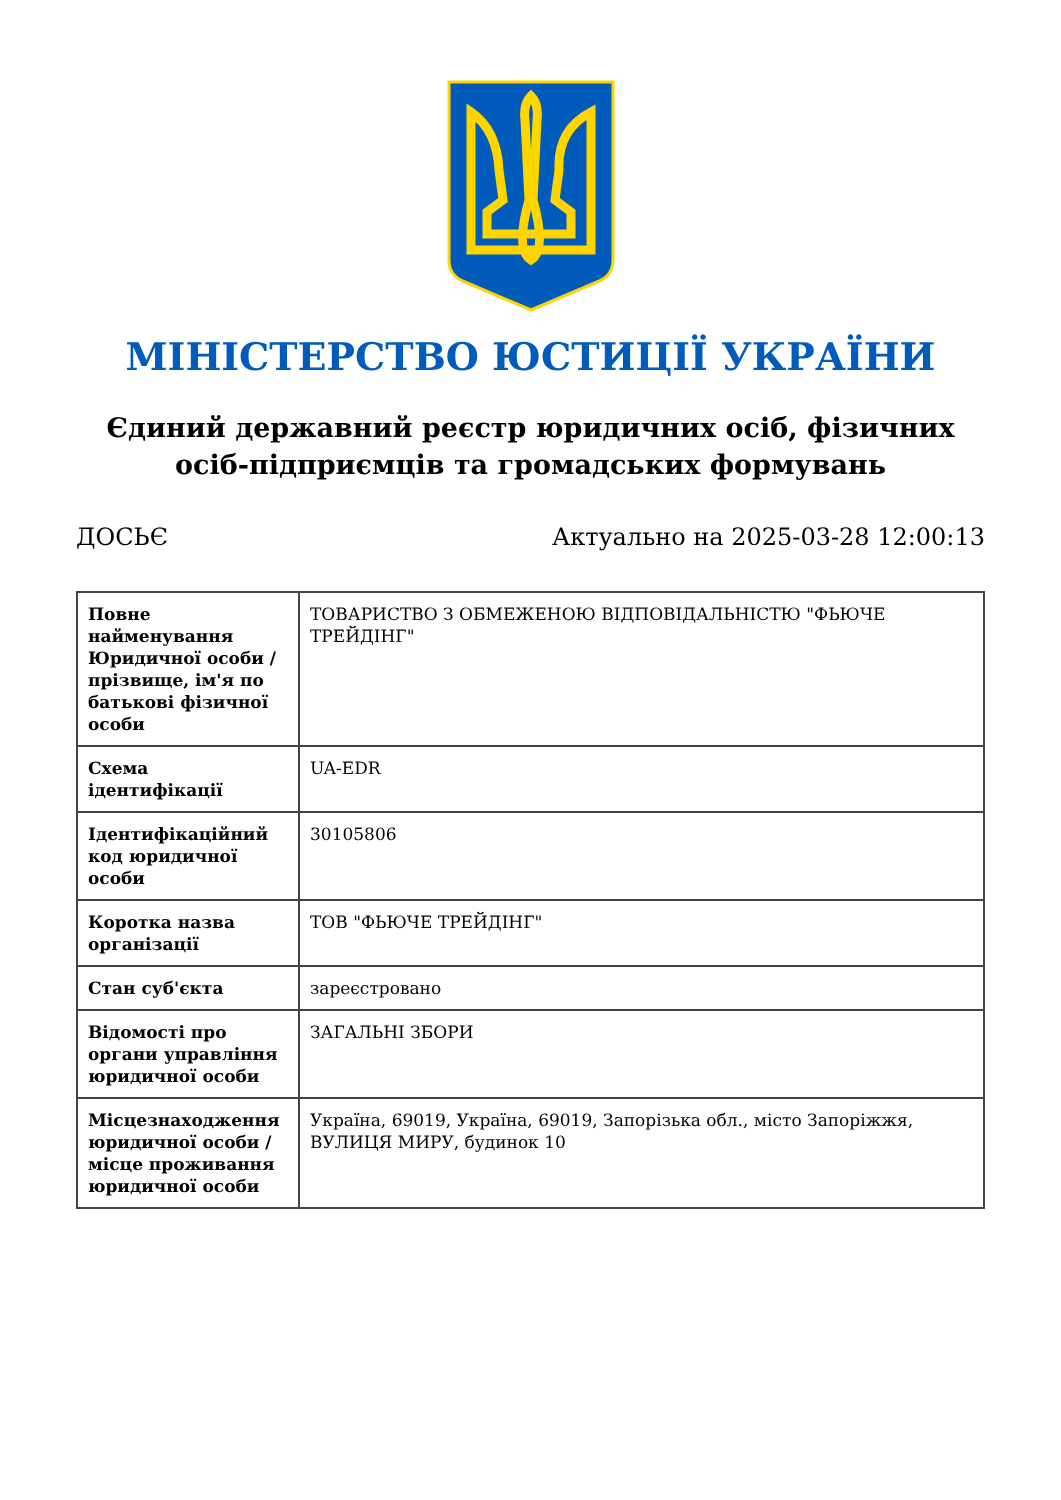МІНІСТЕРСТВО ЮСТИЦІЇ УКРАЇНИ
Єдиний державний реєстр юридичних осіб, фізичних осіб-підприємців та громадських формувань
ДОСЬЄ Актуально на 2025-03-28 12:00:13
| Повне найменування Юридичної особи / прізвище, ім'я по батькові фізичної особи | ТОВАРИСТВО З ОБМЕЖЕНОЮ ВІДПОВІДАЛЬНІСТЮ "ФЬЮЧЕ ТРЕЙДІНГ" |
| Схема ідентифікації | UA-EDR |
| Ідентифікаційний код юридичної особи | 30105806 |
| Коротка назва організації | ТОВ "ФЬЮЧЕ ТРЕЙДІНГ" |
| Стан суб'єкта | зареєстровано |
| Відомості про органи управління юридичної особи | ЗАГАЛЬНІ ЗБОРИ |
| Місцезнаходження юридичної особи / місце проживання юридичної особи | Україна, 69019, Україна, 69019, Запорізька обл., місто Запоріжжя, ВУЛИЦЯ МИРУ, будинок 10 |